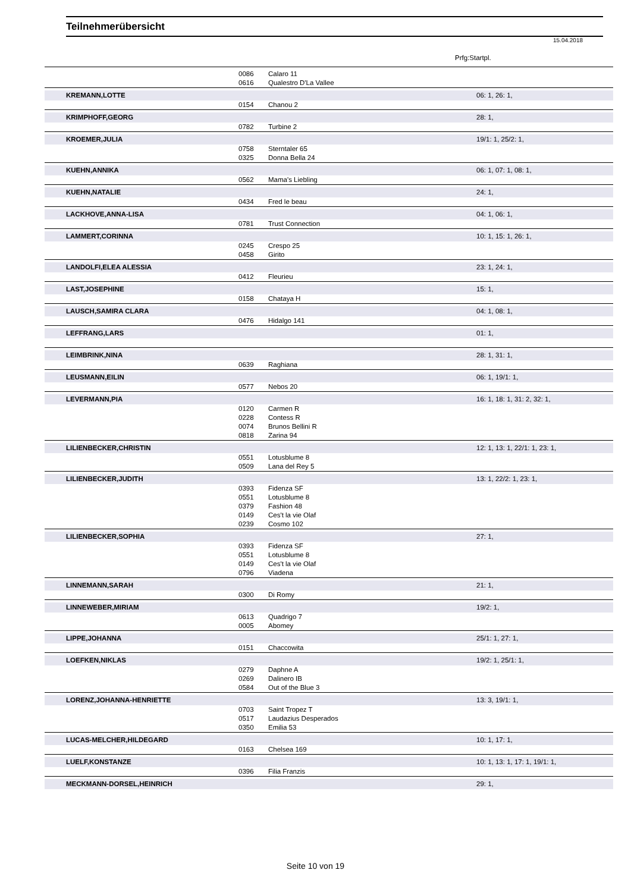Teilnehmerübersicht
15.04.2018
Prfg:Startpl.
| | 0086 | Calaro 11 | |
| | 0616 | Qualestro D'La Vallee | |
| KREMANN,LOTTE | | | 06: 1, 26: 1, |
| | 0154 | Chanou 2 | |
| KRIMPHOFF,GEORG | | | 28: 1, |
| | 0782 | Turbine 2 | |
| KROEMER,JULIA | | | 19/1: 1, 25/2: 1, |
| | 0758 | Sterntaler 65 | |
| | 0325 | Donna Bella 24 | |
| KUEHN,ANNIKA | | | 06: 1, 07: 1, 08: 1, |
| | 0562 | Mama's Liebling | |
| KUEHN,NATALIE | | | 24: 1, |
| | 0434 | Fred le beau | |
| LACKHOVE,ANNA-LISA | | | 04: 1, 06: 1, |
| | 0781 | Trust Connection | |
| LAMMERT,CORINNA | | | 10: 1, 15: 1, 26: 1, |
| | 0245 | Crespo 25 | |
| | 0458 | Girito | |
| LANDOLFI,ELEA ALESSIA | | | 23: 1, 24: 1, |
| | 0412 | Fleurieu | |
| LAST,JOSEPHINE | | | 15: 1, |
| | 0158 | Chataya H | |
| LAUSCH,SAMIRA CLARA | | | 04: 1, 08: 1, |
| | 0476 | Hidalgo 141 | |
| LEFFRANG,LARS | | | 01: 1, |
| LEIMBRINK,NINA | | | 28: 1, 31: 1, |
| | 0639 | Raghiana | |
| LEUSMANN,EILIN | | | 06: 1, 19/1: 1, |
| | 0577 | Nebos 20 | |
| LEVERMANN,PIA | | | 16: 1, 18: 1, 31: 2, 32: 1, |
| | 0120 | Carmen R | |
| | 0228 | Contess R | |
| | 0074 | Brunos Bellini R | |
| | 0818 | Zarina 94 | |
| LILIENBECKER,CHRISTIN | | | 12: 1, 13: 1, 22/1: 1, 23: 1, |
| | 0551 | Lotusblume 8 | |
| | 0509 | Lana del Rey 5 | |
| LILIENBECKER,JUDITH | | | 13: 1, 22/2: 1, 23: 1, |
| | 0393 | Fidenza SF | |
| | 0551 | Lotusblume 8 | |
| | 0379 | Fashion 48 | |
| | 0149 | Ces't la vie Olaf | |
| | 0239 | Cosmo 102 | |
| LILIENBECKER,SOPHIA | | | 27: 1, |
| | 0393 | Fidenza SF | |
| | 0551 | Lotusblume 8 | |
| | 0149 | Ces't la vie Olaf | |
| | 0796 | Viadena | |
| LINNEMANN,SARAH | | | 21: 1, |
| | 0300 | Di Romy | |
| LINNEWEBER,MIRIAM | | | 19/2: 1, |
| | 0613 | Quadrigo 7 | |
| | 0005 | Abomey | |
| LIPPE,JOHANNA | | | 25/1: 1, 27: 1, |
| | 0151 | Chaccowita | |
| LOEFKEN,NIKLAS | | | 19/2: 1, 25/1: 1, |
| | 0279 | Daphne A | |
| | 0269 | Dalinero IB | |
| | 0584 | Out of the Blue 3 | |
| LORENZ,JOHANNA-HENRIETTE | | | 13: 3, 19/1: 1, |
| | 0703 | Saint Tropez T | |
| | 0517 | Laudazius Desperados | |
| | 0350 | Emilia 53 | |
| LUCAS-MELCHER,HILDEGARD | | | 10: 1, 17: 1, |
| | 0163 | Chelsea 169 | |
| LUELF,KONSTANZE | | | 10: 1, 13: 1, 17: 1, 19/1: 1, |
| | 0396 | Filia Franzis | |
| MECKMANN-DORSEL,HEINRICH | | | 29: 1, |
Seite 10 von 19